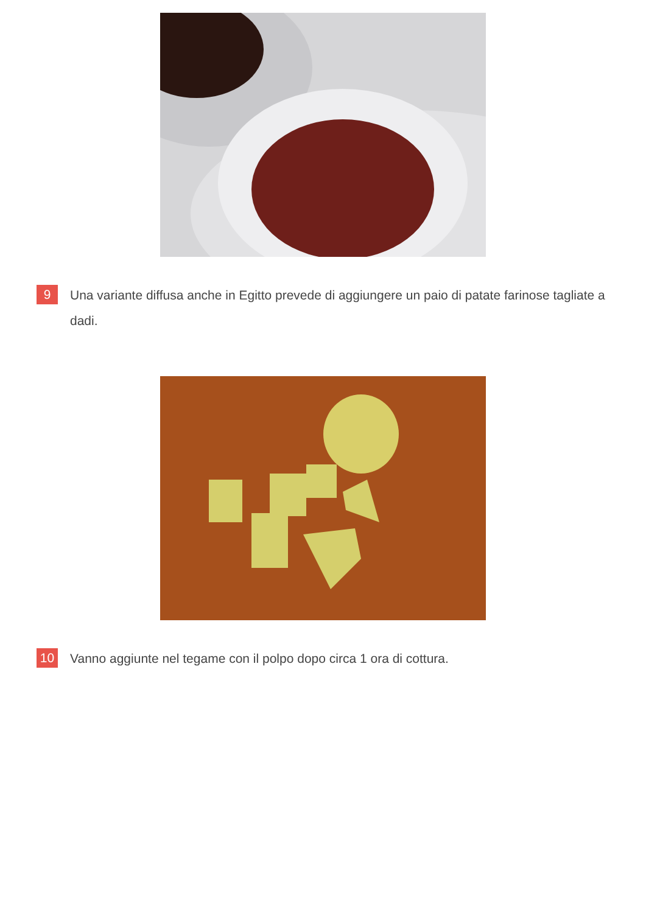9
Una variante diffusa anche in Egitto prevede di aggiungere un paio di patate farinose tagliate a dadi.
10
Vanno aggiunte nel tegame con il polpo dopo circa 1 ora di cottura.